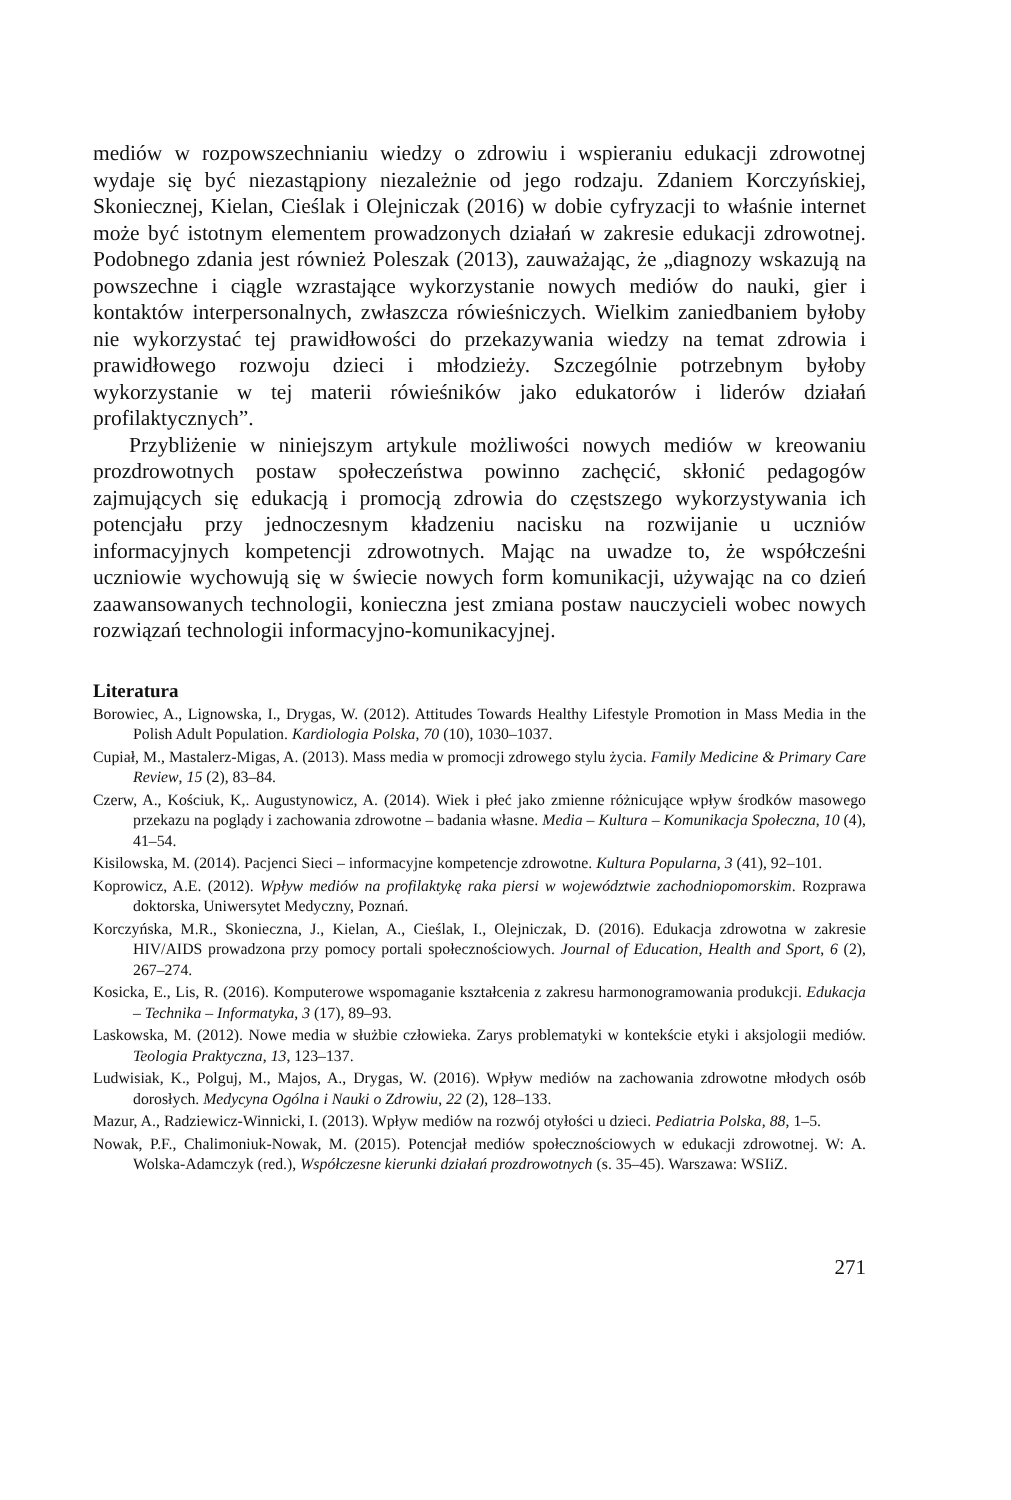mediów w rozpowszechnianiu wiedzy o zdrowiu i wspieraniu edukacji zdrowotnej wydaje się być niezastąpiony niezależnie od jego rodzaju. Zdaniem Korczyńskiej, Skoniecznej, Kielan, Cieślak i Olejniczak (2016) w dobie cyfryzacji to właśnie internet może być istotnym elementem prowadzonych działań w zakresie edukacji zdrowotnej. Podobnego zdania jest również Poleszak (2013), zauważając, że „diagnozy wskazują na powszechne i ciągle wzrastające wykorzystanie nowych mediów do nauki, gier i kontaktów interpersonalnych, zwłaszcza rówieśniczych. Wielkim zaniedbaniem byłoby nie wykorzystać tej prawidłowości do przekazywania wiedzy na temat zdrowia i prawidłowego rozwoju dzieci i młodzieży. Szczególnie potrzebnym byłoby wykorzystanie w tej materii rówieśników jako edukatorów i liderów działań profilaktycznych”.
Przybliżenie w niniejszym artykule możliwości nowych mediów w kreowaniu prozdrowotnych postaw społeczeństwa powinno zachęcić, skłonić pedagogów zajmujących się edukacją i promocją zdrowia do częstszego wykorzystywania ich potencjału przy jednoczesnym kładzeniu nacisku na rozwijanie u uczniów informacyjnych kompetencji zdrowotnych. Mając na uwadze to, że współcześni uczniowie wychowują się w świecie nowych form komunikacji, używając na co dzień zaawansowanych technologii, konieczna jest zmiana postaw nauczycieli wobec nowych rozwiązań technologii informacyjno-komunikacyjnej.
Literatura
Borowiec, A., Lignowska, I., Drygas, W. (2012). Attitudes Towards Healthy Lifestyle Promotion in Mass Media in the Polish Adult Population. Kardiologia Polska, 70 (10), 1030–1037.
Cupiał, M., Mastalerz-Migas, A. (2013). Mass media w promocji zdrowego stylu życia. Family Medicine & Primary Care Review, 15 (2), 83–84.
Czerw, A., Kościuk, K,. Augustynowicz, A. (2014). Wiek i płeć jako zmienne różnicujące wpływ środków masowego przekazu na poglądy i zachowania zdrowotne – badania własne. Media – Kultura – Komunikacja Społeczna, 10 (4), 41–54.
Kisilowska, M. (2014). Pacjenci Sieci – informacyjne kompetencje zdrowotne. Kultura Popularna, 3 (41), 92–101.
Koprowicz, A.E. (2012). Wpływ mediów na profilaktykę raka piersi w województwie zachodniopomorskim. Rozprawa doktorska, Uniwersytet Medyczny, Poznań.
Korczyńska, M.R., Skonieczna, J., Kielan, A., Cieślak, I., Olejniczak, D. (2016). Edukacja zdrowotna w zakresie HIV/AIDS prowadzona przy pomocy portali społecznościowych. Journal of Education, Health and Sport, 6 (2), 267–274.
Kosicka, E., Lis, R. (2016). Komputerowe wspomaganie kształcenia z zakresu harmonogramowania produkcji. Edukacja – Technika – Informatyka, 3 (17), 89–93.
Laskowska, M. (2012). Nowe media w służbie człowieka. Zarys problematyki w kontekście etyki i aksjologii mediów. Teologia Praktyczna, 13, 123–137.
Ludwisiak, K., Polguj, M., Majos, A., Drygas, W. (2016). Wpływ mediów na zachowania zdrowotne młodych osób dorosłych. Medycyna Ogólna i Nauki o Zdrowiu, 22 (2), 128–133.
Mazur, A., Radziewicz-Winnicki, I. (2013). Wpływ mediów na rozwój otyłości u dzieci. Pediatria Polska, 88, 1–5.
Nowak, P.F., Chalimoniuk-Nowak, M. (2015). Potencjał mediów społecznościowych w edukacji zdrowotnej. W: A. Wolska-Adamczyk (red.), Współczesne kierunki działań prozdrowotnych (s. 35–45). Warszawa: WSIiZ.
271